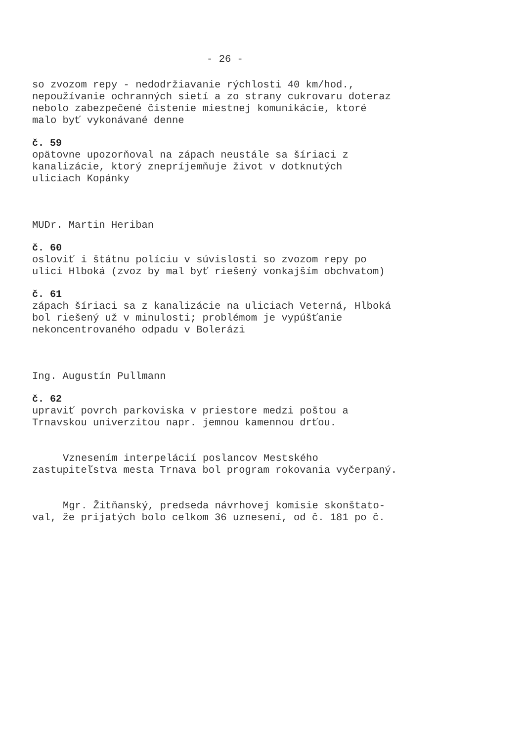- 26 -
so zvozom repy - nedodržiavanie rýchlosti 40 km/hod.,
nepoužívanie ochranných sietí a zo strany cukrovaru doteraz
nebolo zabezpečené čistenie miestnej komunikácie, ktoré
malo byť vykonávané denne
č. 59
opätovne upozorňoval na zápach neustále sa šíriaci z
kanalizácie, ktorý znepríjemňuje život v dotknutých
uliciach Kopánky
MUDr. Martin Heriban
č. 60
osloviť i štátnu políciu v súvislosti so zvozom repy po
ulici Hlboká (zvoz by mal byť riešený vonkajším obchvatom)
č. 61
zápach šíriaci sa z kanalizácie na uliciach Veterná, Hlboká
bol riešený už v minulosti; problémom je vypúšťanie
nekoncentrovaného odpadu v Bolerázi
Ing. Augustín Pullmann
č. 62
upraviť povrch parkoviska v priestore medzi poštou a
Trnavskou univerzitou napr. jemnou kamennou drťou.
Vznesením interpelácií poslancov Mestského
zastupiteľstva mesta Trnava bol program rokovania vyčerpaný.
Mgr. Žitňanský, predseda návrhovej komisie skonštato-
val, že prijatých bolo celkom 36 uznesení, od č. 181 po č.